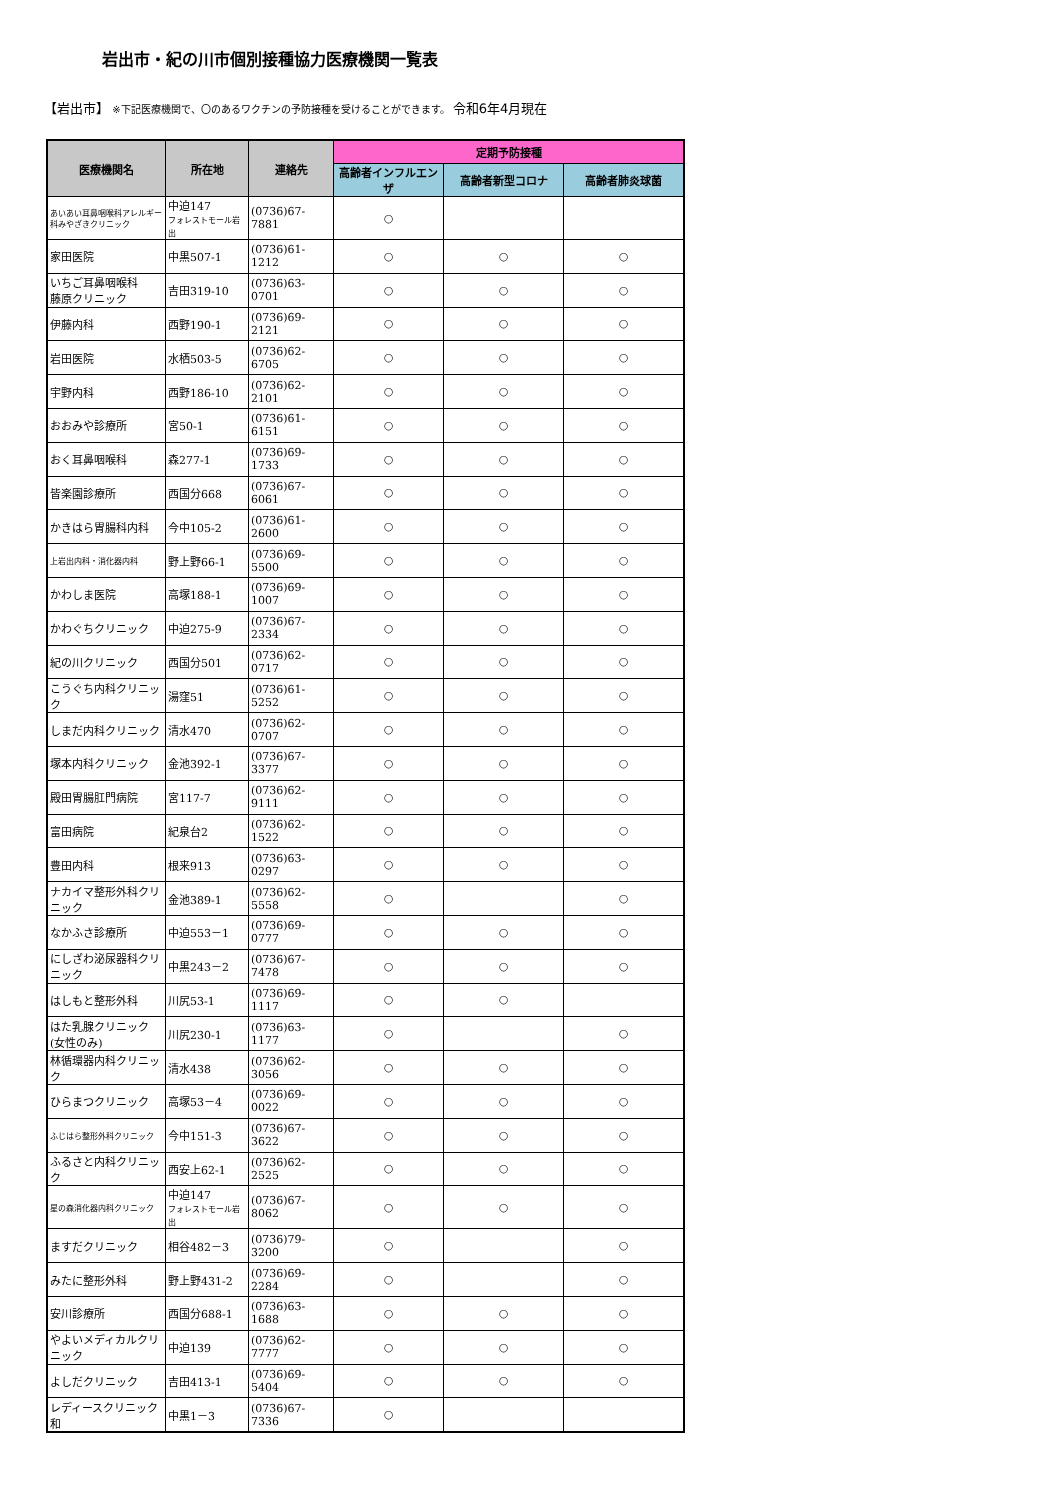岩出市・紀の川市個別接種協力医療機関一覧表
【岩出市】 ※下記医療機関で、〇のあるワクチンの予防接種を受けることができます。 令和6年4月現在
| 医療機関名 | 所在地 | 連絡先 | 定期予防接種 | | |
| --- | --- | --- | --- | --- | --- |
| | | | 高齢者インフルエンザ | 高齢者新型コロナ | 高齢者肺炎球菌 |
| あいあい耳鼻咽喉科アレルギー科みやざきクリニック | 中迫147 フォレストモール岩出 | (0736)67-7881 | ○ | | |
| 家田医院 | 中黒507-1 | (0736)61-1212 | ○ | ○ | ○ |
| いちご耳鼻咽喉科 藤原クリニック | 吉田319-10 | (0736)63-0701 | ○ | ○ | ○ |
| 伊藤内科 | 西野190-1 | (0736)69-2121 | ○ | ○ | ○ |
| 岩田医院 | 水栖503-5 | (0736)62-6705 | ○ | ○ | ○ |
| 宇野内科 | 西野186-10 | (0736)62-2101 | ○ | ○ | ○ |
| おおみや診療所 | 宮50-1 | (0736)61-6151 | ○ | ○ | ○ |
| おく耳鼻咽喉科 | 森277-1 | (0736)69-1733 | ○ | ○ | ○ |
| 皆楽園診療所 | 西国分668 | (0736)67-6061 | ○ | ○ | ○ |
| かきはら胃腸科内科 | 今中105-2 | (0736)61-2600 | ○ | ○ | ○ |
| 上岩出内科・消化器内科 | 野上野66-1 | (0736)69-5500 | ○ | ○ | ○ |
| かわしま医院 | 高塚188-1 | (0736)69-1007 | ○ | ○ | ○ |
| かわぐちクリニック | 中迫275-9 | (0736)67-2334 | ○ | ○ | ○ |
| 紀の川クリニック | 西国分501 | (0736)62-0717 | ○ | ○ | ○ |
| こうぐち内科クリニック | 湯窪51 | (0736)61-5252 | ○ | ○ | ○ |
| しまだ内科クリニック | 清水470 | (0736)62-0707 | ○ | ○ | ○ |
| 塚本内科クリニック | 金池392-1 | (0736)67-3377 | ○ | ○ | ○ |
| 殿田胃腸肛門病院 | 宮117-7 | (0736)62-9111 | ○ | ○ | ○ |
| 富田病院 | 紀泉台2 | (0736)62-1522 | ○ | ○ | ○ |
| 豊田内科 | 根来913 | (0736)63-0297 | ○ | ○ | ○ |
| ナカイマ整形外科クリニック | 金池389-1 | (0736)62-5558 | ○ | | ○ |
| なかふさ診療所 | 中迫553－1 | (0736)69-0777 | ○ | ○ | ○ |
| にしざわ泌尿器科クリニック | 中黒243－2 | (0736)67-7478 | ○ | ○ | ○ |
| はしもと整形外科 | 川尻53-1 | (0736)69-1117 | ○ | ○ | |
| はた乳腺クリニック (女性のみ) | 川尻230-1 | (0736)63-1177 | ○ | | ○ |
| 林循環器内科クリニック | 清水438 | (0736)62-3056 | ○ | ○ | ○ |
| ひらまつクリニック | 高塚53－4 | (0736)69-0022 | ○ | ○ | ○ |
| ふじはら整形外科クリニック | 今中151-3 | (0736)67-3622 | ○ | ○ | ○ |
| ふるさと内科クリニック | 西安上62-1 | (0736)62-2525 | ○ | ○ | ○ |
| 星の森消化器内科クリニック | 中迫147 フォレストモール岩出 | (0736)67-8062 | ○ | ○ | ○ |
| ますだクリニック | 相谷482－3 | (0736)79-3200 | ○ | | ○ |
| みたに整形外科 | 野上野431-2 | (0736)69-2284 | ○ | | ○ |
| 安川診療所 | 西国分688-1 | (0736)63-1688 | ○ | ○ | ○ |
| やよいメディカルクリニック | 中迫139 | (0736)62-7777 | ○ | ○ | ○ |
| よしだクリニック | 吉田413-1 | (0736)69-5404 | ○ | ○ | ○ |
| レディースクリニック和 | 中黒1－3 | (0736)67-7336 | ○ | | |